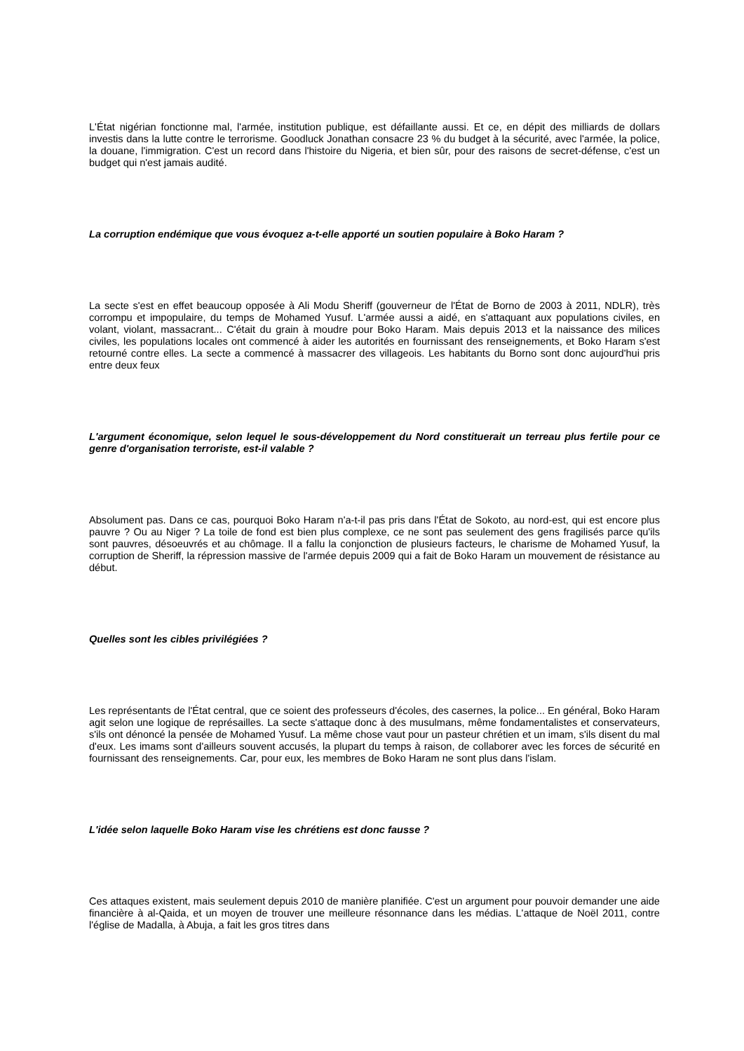L'État nigérian fonctionne mal, l'armée, institution publique, est défaillante aussi. Et ce, en dépit des milliards de dollars investis dans la lutte contre le terrorisme. Goodluck Jonathan consacre 23 % du budget à la sécurité, avec l'armée, la police, la douane, l'immigration. C'est un record dans l'histoire du Nigeria, et bien sûr, pour des raisons de secret-défense, c'est un budget qui n'est jamais audité.
La corruption endémique que vous évoquez a-t-elle apporté un soutien populaire à Boko Haram ?
La secte s'est en effet beaucoup opposée à Ali Modu Sheriff (gouverneur de l'État de Borno de 2003 à 2011, NDLR), très corrompu et impopulaire, du temps de Mohamed Yusuf. L'armée aussi a aidé, en s'attaquant aux populations civiles, en volant, violant, massacrant... C'était du grain à moudre pour Boko Haram. Mais depuis 2013 et la naissance des milices civiles, les populations locales ont commencé à aider les autorités en fournissant des renseignements, et Boko Haram s'est retourné contre elles. La secte a commencé à massacrer des villageois. Les habitants du Borno sont donc aujourd'hui pris entre deux feux
L'argument économique, selon lequel le sous-développement du Nord constituerait un terreau plus fertile pour ce genre d'organisation terroriste, est-il valable ?
Absolument pas. Dans ce cas, pourquoi Boko Haram n'a-t-il pas pris dans l'État de Sokoto, au nord-est, qui est encore plus pauvre ? Ou au Niger ? La toile de fond est bien plus complexe, ce ne sont pas seulement des gens fragilisés parce qu'ils sont pauvres, désoeuvrés et au chômage. Il a fallu la conjonction de plusieurs facteurs, le charisme de Mohamed Yusuf, la corruption de Sheriff, la répression massive de l'armée depuis 2009 qui a fait de Boko Haram un mouvement de résistance au début.
Quelles sont les cibles privilégiées ?
Les représentants de l'État central, que ce soient des professeurs d'écoles, des casernes, la police... En général, Boko Haram agit selon une logique de représailles. La secte s'attaque donc à des musulmans, même fondamentalistes et conservateurs, s'ils ont dénoncé la pensée de Mohamed Yusuf. La même chose vaut pour un pasteur chrétien et un imam, s'ils disent du mal d'eux. Les imams sont d'ailleurs souvent accusés, la plupart du temps à raison, de collaborer avec les forces de sécurité en fournissant des renseignements. Car, pour eux, les membres de Boko Haram ne sont plus dans l'islam.
L'idée selon laquelle Boko Haram vise les chrétiens est donc fausse ?
Ces attaques existent, mais seulement depuis 2010 de manière planifiée. C'est un argument pour pouvoir demander une aide financière à al-Qaida, et un moyen de trouver une meilleure résonnance dans les médias. L'attaque de Noël 2011, contre l'église de Madalla, à Abuja, a fait les gros titres dans